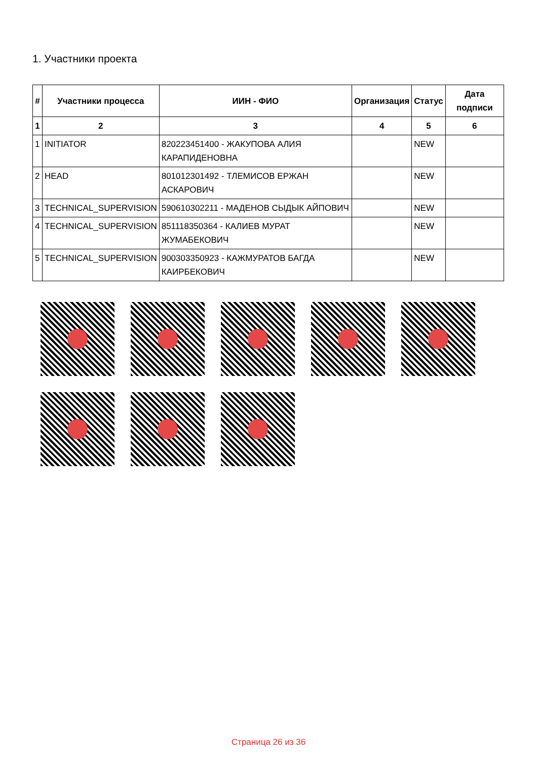1. Участники проекта
| # | Участники процесса | ИИН - ФИО | Организация | Статус | Дата подписи |
| --- | --- | --- | --- | --- | --- |
| 1 | 2 | 3 | 4 | 5 | 6 |
| 1 | INITIATOR | 820223451400 - ЖАКУПОВА АЛИЯ КАРАПИДЕНОВНА | | NEW | |
| 2 | HEAD | 801012301492 - ТЛЕМИСОВ ЕРЖАН АСКАРОВИЧ | | NEW | |
| 3 | TECHNICAL_SUPERVISION | 590610302211 - МАДЕНОВ СЫДЫК АЙПОВИЧ | | NEW | |
| 4 | TECHNICAL_SUPERVISION | 851118350364 - КАЛИЕВ МУРАТ ЖУМАБЕКОВИЧ | | NEW | |
| 5 | TECHNICAL_SUPERVISION | 900303350923 - КАЖМУРАТОВ БАГДА КАИРБЕКОВИЧ | | NEW | |
Страница 26 из 36